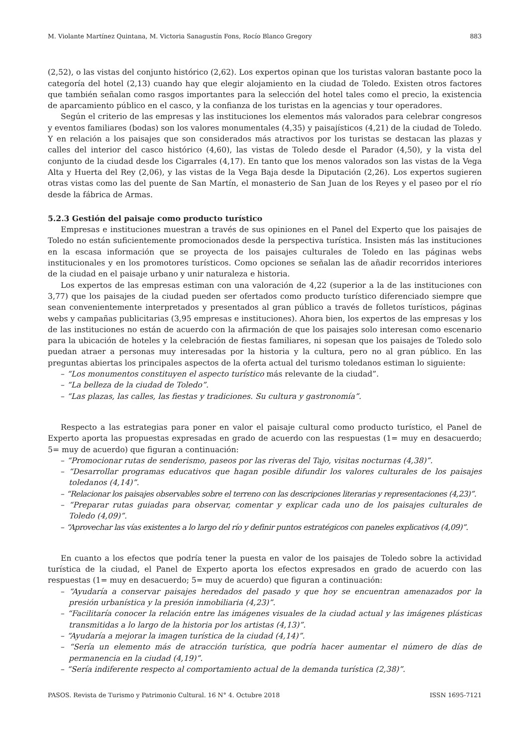M. Violante Martínez Quintana, M. Victoria Sanagustín Fons, Rocío Blanco Gregory 883
(2,52), o las vistas del conjunto histórico (2,62). Los expertos opinan que los turistas valoran bastante poco la categoría del hotel (2,13) cuando hay que elegir alojamiento en la ciudad de Toledo. Existen otros factores que también señalan como rasgos importantes para la selección del hotel tales como el precio, la existencia de aparcamiento público en el casco, y la confianza de los turistas en la agencias y tour operadores.
Según el criterio de las empresas y las instituciones los elementos más valorados para celebrar congresos y eventos familiares (bodas) son los valores monumentales (4,35) y paisajísticos (4,21) de la ciudad de Toledo. Y en relación a los paisajes que son considerados más atractivos por los turistas se destacan las plazas y calles del interior del casco histórico (4,60), las vistas de Toledo desde el Parador (4,50), y la vista del conjunto de la ciudad desde los Cigarrales (4,17). En tanto que los menos valorados son las vistas de la Vega Alta y Huerta del Rey (2,06), y las vistas de la Vega Baja desde la Diputación (2,26). Los expertos sugieren otras vistas como las del puente de San Martín, el monasterio de San Juan de los Reyes y el paseo por el río desde la fábrica de Armas.
5.2.3 Gestión del paisaje como producto turístico
Empresas e instituciones muestran a través de sus opiniones en el Panel del Experto que los paisajes de Toledo no están suficientemente promocionados desde la perspectiva turística. Insisten más las instituciones en la escasa información que se proyecta de los paisajes culturales de Toledo en las páginas webs institucionales y en los promotores turísticos. Como opciones se señalan las de añadir recorridos interiores de la ciudad en el paisaje urbano y unir naturaleza e historia.
Los expertos de las empresas estiman con una valoración de 4,22 (superior a la de las instituciones con 3,77) que los paisajes de la ciudad pueden ser ofertados como producto turístico diferenciado siempre que sean convenientemente interpretados y presentados al gran público a través de folletos turísticos, páginas webs y campañas publicitarias (3,95 empresas e instituciones). Ahora bien, los expertos de las empresas y los de las instituciones no están de acuerdo con la afirmación de que los paisajes solo interesan como escenario para la ubicación de hoteles y la celebración de fiestas familiares, ni sopesan que los paisajes de Toledo solo puedan atraer a personas muy interesadas por la historia y la cultura, pero no al gran público. En las preguntas abiertas los principales aspectos de la oferta actual del turismo toledanos estiman lo siguiente:
– “Los monumentos constituyen el aspecto turístico más relevante de la ciudad”.
– “La belleza de la ciudad de Toledo”.
– “Las plazas, las calles, las fiestas y tradiciones. Su cultura y gastronomía”.
Respecto a las estrategias para poner en valor el paisaje cultural como producto turístico, el Panel de Experto aporta las propuestas expresadas en grado de acuerdo con las respuestas (1= muy en desacuerdo; 5= muy de acuerdo) que figuran a continuación:
– “Promocionar rutas de senderismo, paseos por las riveras del Tajo, visitas nocturnas (4,38)”.
– “Desarrollar programas educativos que hagan posible difundir los valores culturales de los paisajes toledanos (4,14)”.
– “Relacionar los paisajes observables sobre el terreno con las descripciones literarias y representaciones (4,23)”.
– “Preparar rutas guiadas para observar, comentar y explicar cada uno de los paisajes culturales de Toledo (4,09)”.
– “Aprovechar las vías existentes a lo largo del río y definir puntos estratégicos con paneles explicativos (4,09)”.
En cuanto a los efectos que podría tener la puesta en valor de los paisajes de Toledo sobre la actividad turística de la ciudad, el Panel de Experto aporta los efectos expresados en grado de acuerdo con las respuestas (1= muy en desacuerdo; 5= muy de acuerdo) que figuran a continuación:
– “Ayudaría a conservar paisajes heredados del pasado y que hoy se encuentran amenazados por la presión urbanística y la presión inmobiliaria (4,23)”.
– “Facilitaría conocer la relación entre las imágenes visuales de la ciudad actual y las imágenes plásticas transmitidas a lo largo de la historia por los artistas (4,13)”.
– “Ayudaría a mejorar la imagen turística de la ciudad (4,14)”.
– “Sería un elemento más de atracción turística, que podría hacer aumentar el número de días de permanencia en la ciudad (4,19)”.
– “Sería indiferente respecto al comportamiento actual de la demanda turística (2,38)”.
PASOS. Revista de Turismo y Patrimonio Cultural. 16 N° 4. Octubre 2018 ISSN 1695-7121